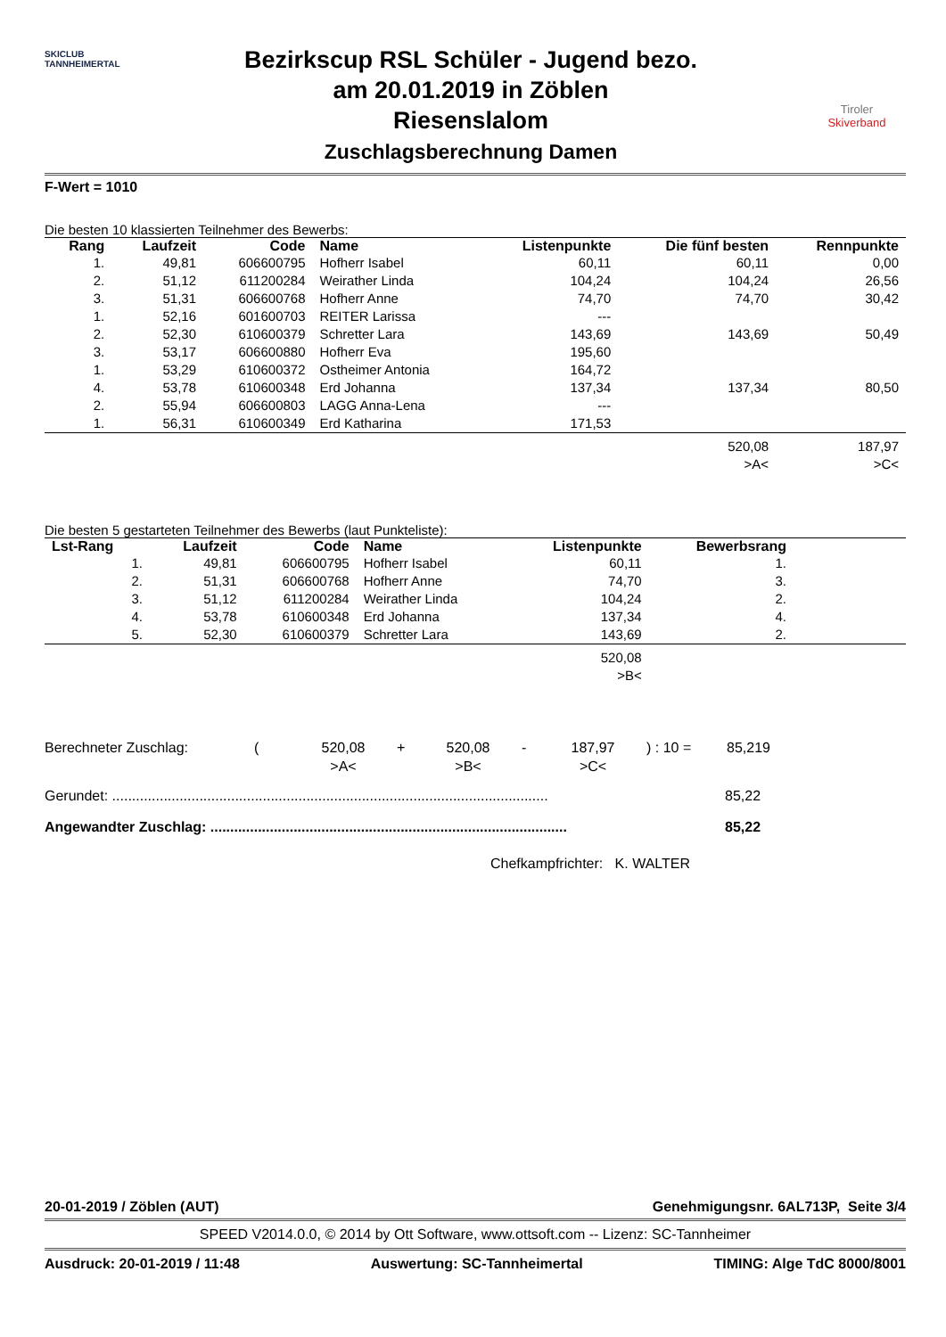SKICLUB TANNHEIMERTAL
Bezirkscup RSL Schüler - Jugend bezo.
am 20.01.2019 in Zöblen
Riesenslalom
Zuschlagsberechnung Damen
Tiroler
Skiverband
F-Wert = 1010
Die besten 10 klassierten Teilnehmer des Bewerbs:
| Rang | Laufzeit | Code | Name | Listenpunkte | Die fünf besten | Rennpunkte |
| --- | --- | --- | --- | --- | --- | --- |
| 1. | 49,81 | 606600795 | Hofherr Isabel | 60,11 | 60,11 | 0,00 |
| 2. | 51,12 | 611200284 | Weirather Linda | 104,24 | 104,24 | 26,56 |
| 3. | 51,31 | 606600768 | Hofherr Anne | 74,70 | 74,70 | 30,42 |
| 1. | 52,16 | 601600703 | REITER Larissa | --- | | |
| 2. | 52,30 | 610600379 | Schretter Lara | 143,69 | 143,69 | 50,49 |
| 3. | 53,17 | 606600880 | Hofherr Eva | 195,60 | | |
| 1. | 53,29 | 610600372 | Ostheimer Antonia | 164,72 | | |
| 4. | 53,78 | 610600348 | Erd Johanna | 137,34 | 137,34 | 80,50 |
| 2. | 55,94 | 606600803 | LAGG Anna-Lena | --- | | |
| 1. | 56,31 | 610600349 | Erd Katharina | 171,53 | | |
| | | | | | 520,08 >A< | 187,97 >C< |
Die besten 5 gestarteten Teilnehmer des Bewerbs (laut Punkteliste):
| Lst-Rang | Laufzeit | Code | Name | Listenpunkte | Bewerbsrang | |
| --- | --- | --- | --- | --- | --- | --- |
| 1. | 49,81 | 606600795 | Hofherr Isabel | 60,11 | 1. | |
| 2. | 51,31 | 606600768 | Hofherr Anne | 74,70 | 3. | |
| 3. | 51,12 | 611200284 | Weirather Linda | 104,24 | 2. | |
| 4. | 53,78 | 610600348 | Erd Johanna | 137,34 | 4. | |
| 5. | 52,30 | 610600379 | Schretter Lara | 143,69 | 2. | |
| | | | | 520,08 >B< | | |
Berechneter Zuschlag: (520,08
>A< + 520,08
>B< - 187,97
>C<) : 10 = 85,219
Gerundet: .............................................................................................................. 85,22
Angewandter Zuschlag: .......................................................................................... 85,22
Chefkampfrichter: K. WALTER
20-01-2019 / Zöblen (AUT) Genehmigungsnr. 6AL713P, Seite 3/4
SPEED V2014.0.0, © 2014 by Ott Software, www.ottsoft.com -- Lizenz: SC-Tannheimer
Ausdruck: 20-01-2019 / 11:48 Auswertung: SC-Tannheimertal TIMING: Alge TdC 8000/8001